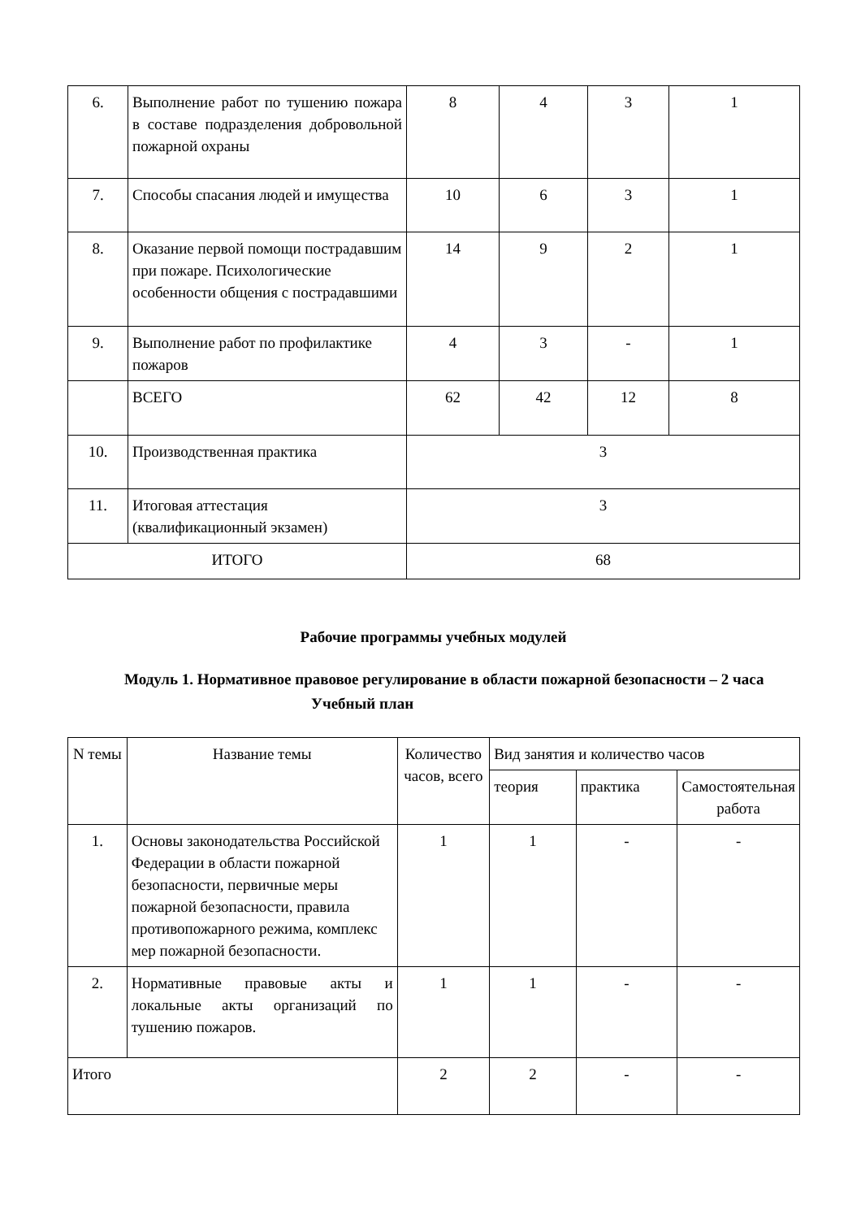| 6. | Выполнение работ по тушению пожара в составе подразделения добровольной пожарной охраны | 8 | 4 | 3 | 1 |
| 7. | Способы спасания людей и имущества | 10 | 6 | 3 | 1 |
| 8. | Оказание первой помощи пострадавшим при пожаре. Психологические особенности общения с пострадавшими | 14 | 9 | 2 | 1 |
| 9. | Выполнение работ по профилактике пожаров | 4 | 3 | - | 1 |
| | ВСЕГО | 62 | 42 | 12 | 8 |
| 10. | Производственная практика | 3 | | | |
| 11. | Итоговая аттестация (квалификационный экзамен) | 3 | | | |
| ИТОГО | | 68 | | | |
Рабочие программы учебных модулей
Модуль 1. Нормативное правовое регулирование в области пожарной безопасности – 2 часа
Учебный план
| N темы | Название темы | Количество часов, всего | Вид занятия и количество часов | | |
| --- | --- | --- | --- | --- | --- |
| | | | теория | практика | Самостоятельная работа |
| 1. | Основы законодательства Российской Федерации в области пожарной безопасности, первичные меры пожарной безопасности, правила противопожарного режима, комплекс мер пожарной безопасности. | 1 | 1 | - | - |
| 2. | Нормативные правовые акты и локальные акты организаций по тушению пожаров. | 1 | 1 | - | - |
| Итого | | 2 | 2 | - | - |